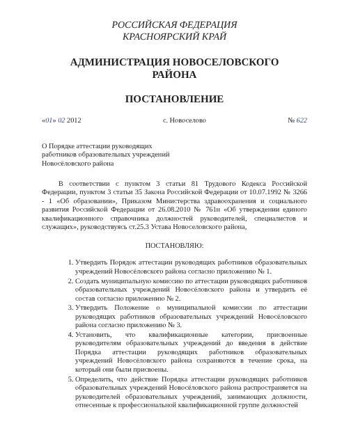РОССИЙСКАЯ ФЕДЕРАЦИЯ
КРАСНОЯРСКИЙ КРАЙ
АДМИНИСТРАЦИЯ НОВОСЕЛОВСКОГО
РАЙОНА
ПОСТАНОВЛЕНИЕ
«01» 02 2012 с. Новоселово № 622
О Порядке аттестации руководящих
работников образовательных учреждений
Новосёловского района
В соответствии с пунктом 3 статьи 81 Трудового Кодекса Российской Федерации, пунктом 3 статьи 35 Закона Российской Федерации от 10.07.1992 № 3266 - 1 «Об образовании», Приказом Министерства здравоохранения и социального развития Российской Федерации от 26.08.2010 № 761н «Об утверждении единого квалификационного справочника должностей руководителей, специалистов и служащих», руководствуясь ст.25.3 Устава Новоселовского района,
ПОСТАНОВЛЯЮ:
1. Утвердить Порядок аттестации руководящих работников образовательных учреждений Новосёловского района согласно приложению № 1.
2. Создать муниципальную комиссию по аттестации руководящих работников образовательных учреждений Новосёловского района и утвердить её состав согласно приложению № 2.
3. Утвердить Положение о муниципальной комиссии по аттестации руководящих работников образовательных учреждений Новосёловского района согласно приложению № 3.
4. Установить, что квалификационные категории, присвоенные руководителям образовательных учреждений до введения в действие Порядка аттестации руководящих работников образовательных учреждений Новосёловского района сохраняются в течение срока, на который они были присвоены.
5. Определить, что действие Порядка аттестации руководящих работников образовательных учреждений Новосёловского района распространяется на руководителей образовательных учреждений, занимающих должности, отнесенные к профессиональной квалификационной группе должностей